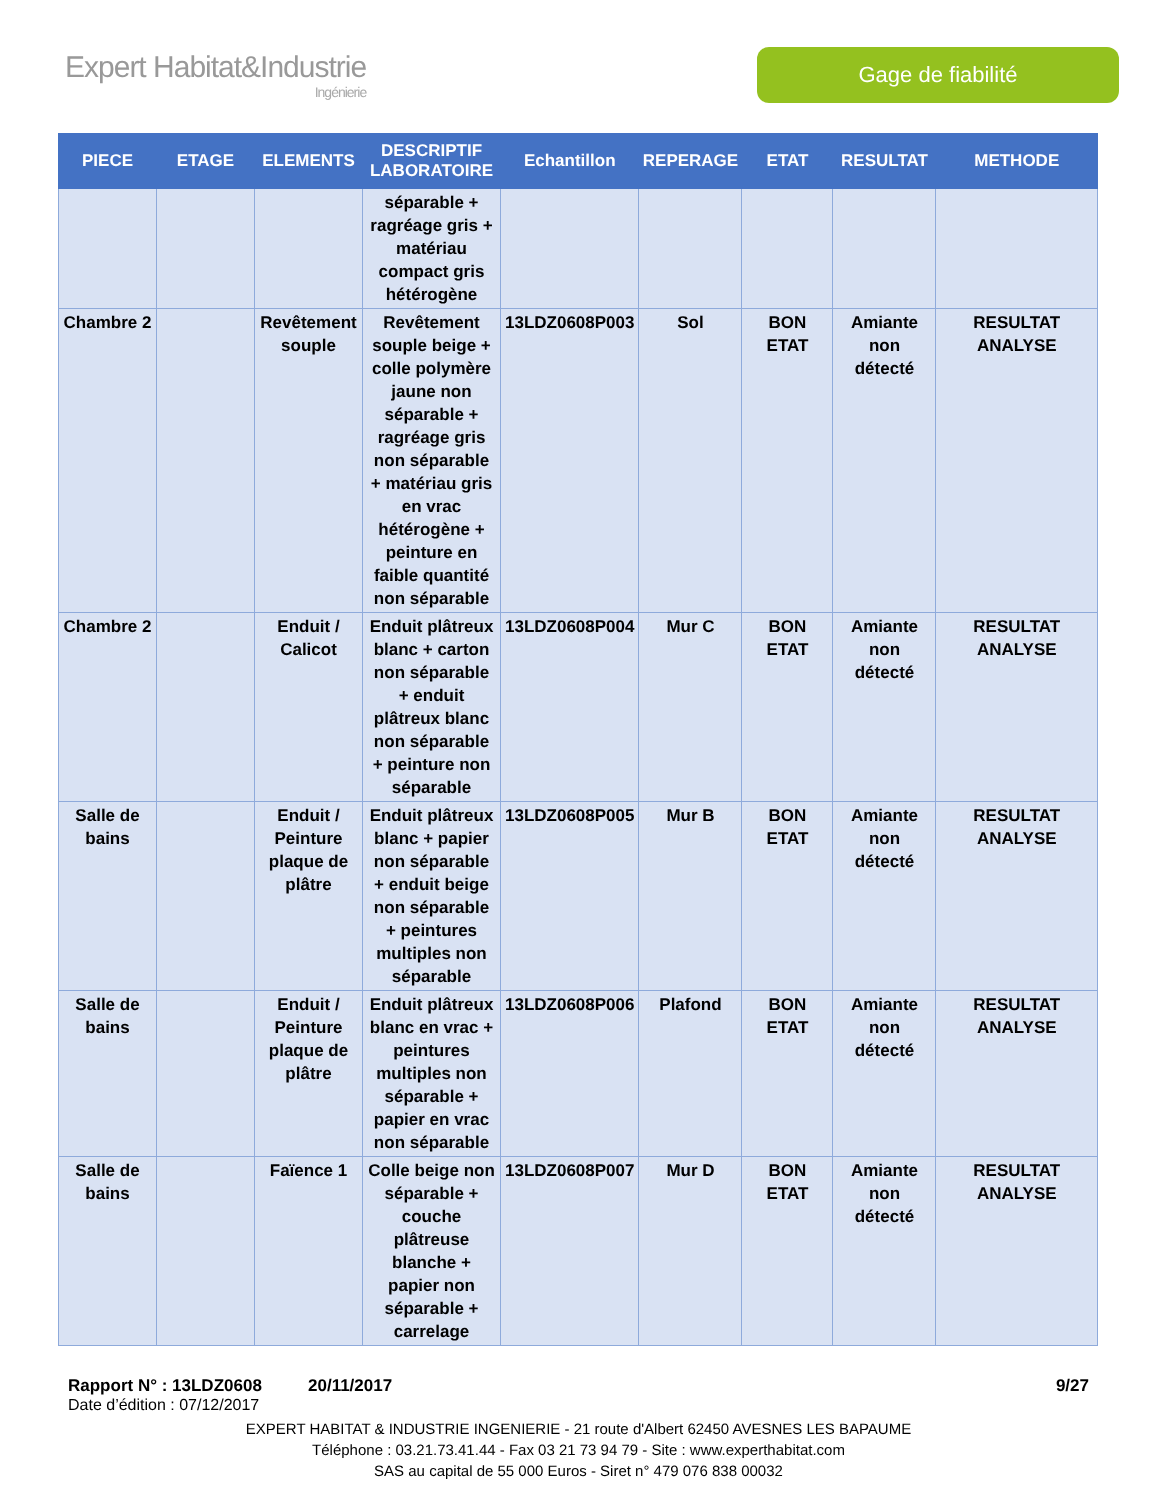Expert Habitat&Industrie
Ingénierie
Gage de fiabilité
| PIECE | ETAGE | ELEMENTS | DESCRIPTIF LABORATOIRE | Echantillon | REPERAGE | ETAT | RESULTAT | METHODE |
| --- | --- | --- | --- | --- | --- | --- | --- | --- |
| | | | séparable + ragréage gris + matériau compact gris hétérogène | | | | | |
| Chambre 2 | | Revêtement souple | Revêtement souple beige + colle polymère jaune non séparable + ragréage gris non séparable + matériau gris en vrac hétérogène + peinture en faible quantité non séparable | 13LDZ0608P003 | Sol | BON ETAT | Amiante non détecté | RESULTAT ANALYSE |
| Chambre 2 | | Enduit / Calicot | Enduit plâtreux blanc + carton non séparable + enduit plâtreux blanc non séparable + peinture non séparable | 13LDZ0608P004 | Mur C | BON ETAT | Amiante non détecté | RESULTAT ANALYSE |
| Salle de bains | | Enduit / Peinture plaque de plâtre | Enduit plâtreux blanc + papier non séparable + enduit beige non séparable + peintures multiples non séparable | 13LDZ0608P005 | Mur B | BON ETAT | Amiante non détecté | RESULTAT ANALYSE |
| Salle de bains | | Enduit / Peinture plaque de plâtre | Enduit plâtreux blanc en vrac + peintures multiples non séparable + papier en vrac non séparable | 13LDZ0608P006 | Plafond | BON ETAT | Amiante non détecté | RESULTAT ANALYSE |
| Salle de bains | | Faïence 1 | Colle beige non séparable + couche plâtreuse blanche + papier non séparable + carrelage | 13LDZ0608P007 | Mur D | BON ETAT | Amiante non détecté | RESULTAT ANALYSE |
Rapport N° : 13LDZ0608 20/11/2017 9/27
Date d’édition : 07/12/2017
EXPERT HABITAT & INDUSTRIE INGENIERIE - 21 route d'Albert 62450 AVESNES LES BAPAUME
Téléphone : 03.21.73.41.44 - Fax 03 21 73 94 79 - Site : www.experthabitat.com
SAS au capital de 55 000 Euros - Siret n° 479 076 838 00032